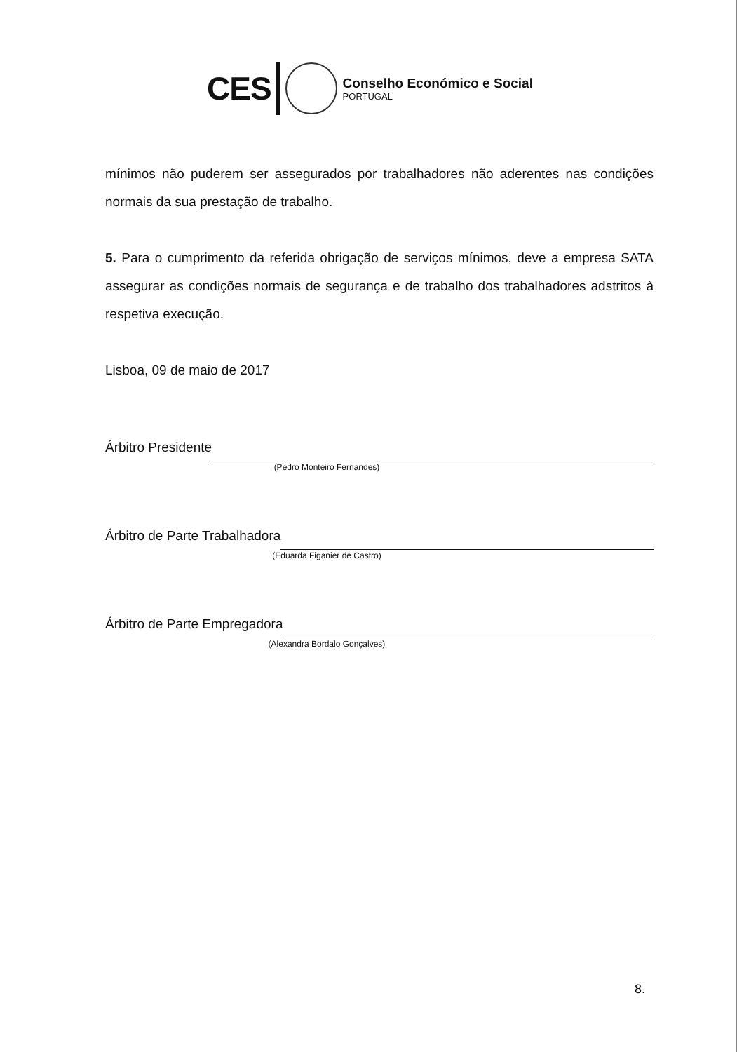CES
Conselho Económico e Social
PORTUGAL
mínimos não puderem ser assegurados por trabalhadores não aderentes nas condições normais da sua prestação de trabalho.
5. Para o cumprimento da referida obrigação de serviços mínimos, deve a empresa SATA assegurar as condições normais de segurança e de trabalho dos trabalhadores adstritos à respetiva execução.
Lisboa, 09 de maio de 2017
Árbitro Presidente
(Pedro Monteiro Fernandes)
Árbitro de Parte Trabalhadora
(Eduarda Figanier de Castro)
Árbitro de Parte Empregadora
(Alexandra Bordalo Gonçalves)
8.